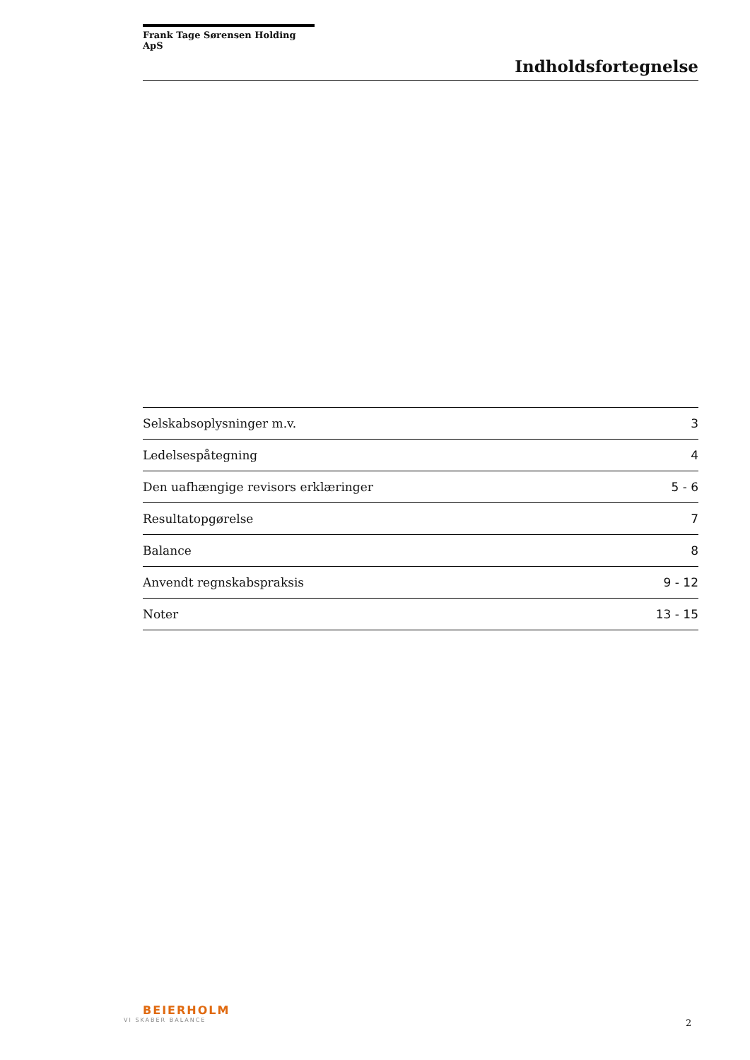Frank Tage Sørensen Holding ApS
Indholdsfortegnelse
| Selskabsoplysninger m.v. | 3 |
| Ledelsespåtegning | 4 |
| Den uafhængige revisors erklæringer | 5 - 6 |
| Resultatopgørelse | 7 |
| Balance | 8 |
| Anvendt regnskabspraksis | 9 - 12 |
| Noter | 13 - 15 |
BEIERHOLM
VI SKABER BALANCE
2